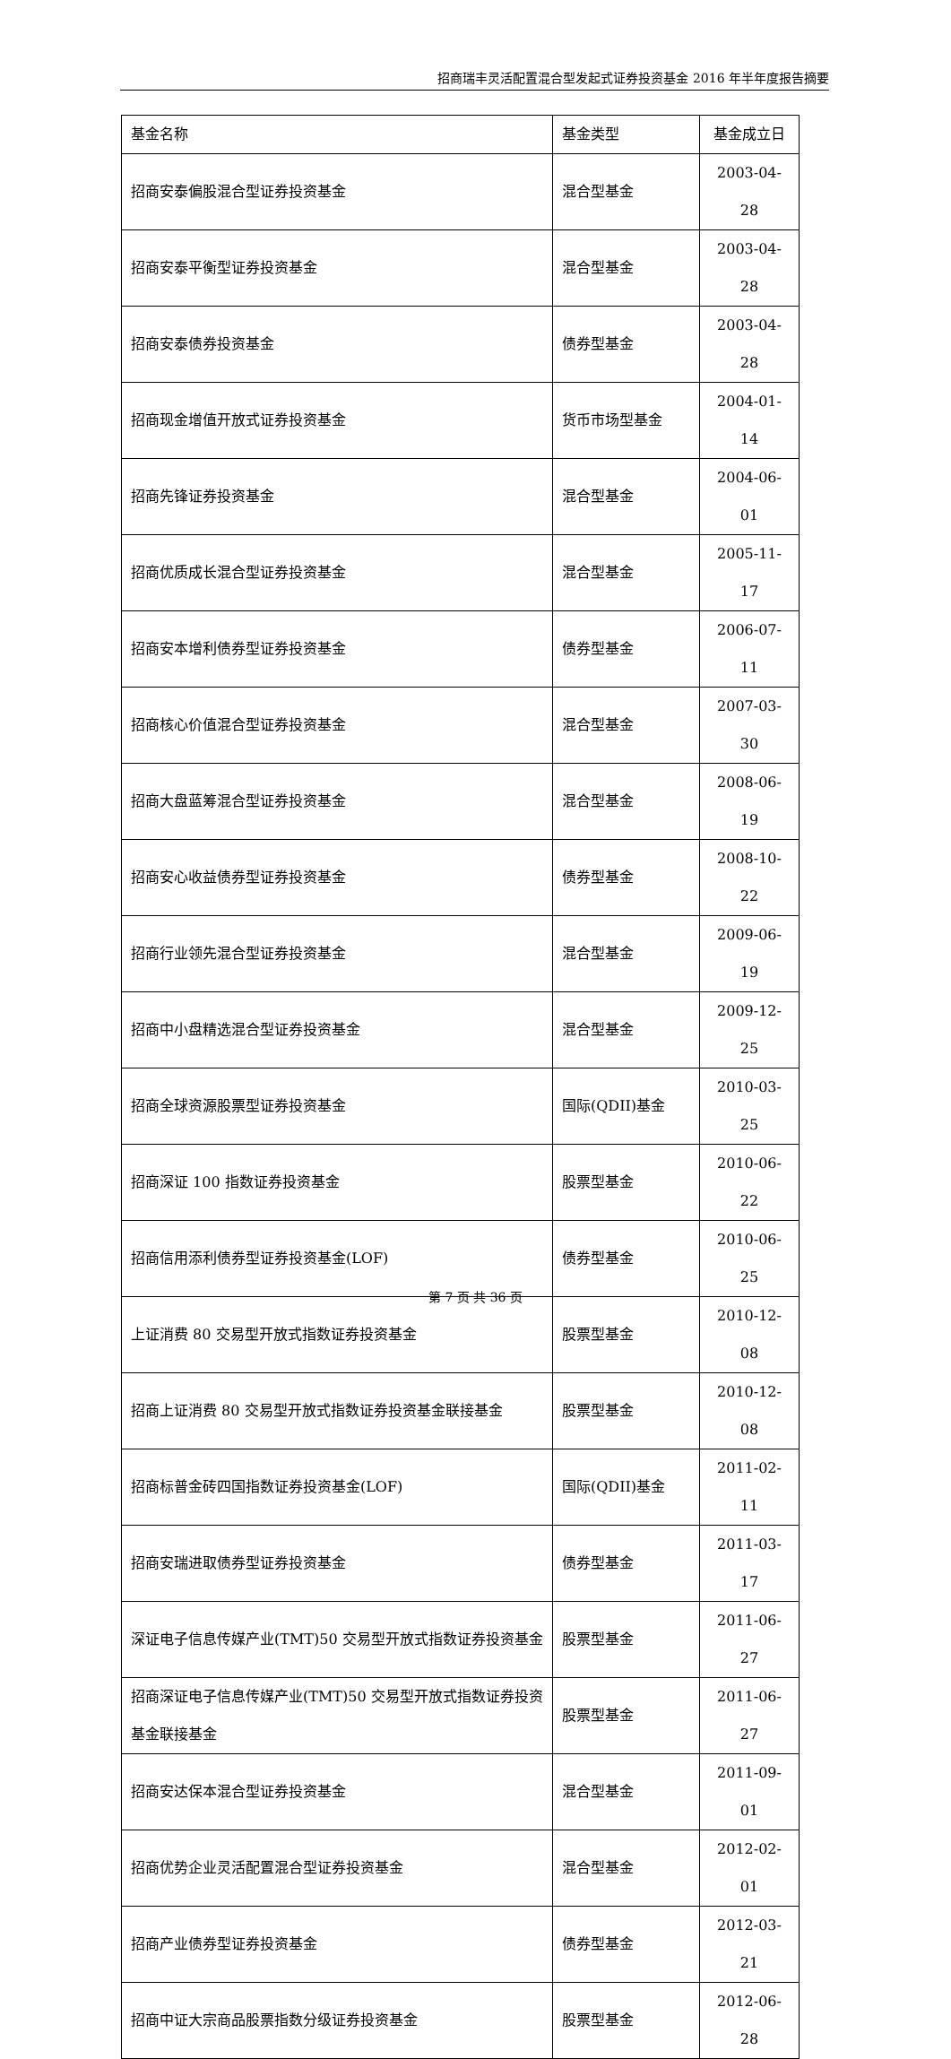招商瑞丰灵活配置混合型发起式证券投资基金 2016 年半年度报告摘要
| 基金名称 | 基金类型 | 基金成立日 |
| 招商安泰偏股混合型证券投资基金 | 混合型基金 | 2003-04-28 |
| 招商安泰平衡型证券投资基金 | 混合型基金 | 2003-04-28 |
| 招商安泰债券投资基金 | 债券型基金 | 2003-04-28 |
| 招商现金增值开放式证券投资基金 | 货币市场型基金 | 2004-01-14 |
| 招商先锋证券投资基金 | 混合型基金 | 2004-06-01 |
| 招商优质成长混合型证券投资基金 | 混合型基金 | 2005-11-17 |
| 招商安本增利债券型证券投资基金 | 债券型基金 | 2006-07-11 |
| 招商核心价值混合型证券投资基金 | 混合型基金 | 2007-03-30 |
| 招商大盘蓝筹混合型证券投资基金 | 混合型基金 | 2008-06-19 |
| 招商安心收益债券型证券投资基金 | 债券型基金 | 2008-10-22 |
| 招商行业领先混合型证券投资基金 | 混合型基金 | 2009-06-19 |
| 招商中小盘精选混合型证券投资基金 | 混合型基金 | 2009-12-25 |
| 招商全球资源股票型证券投资基金 | 国际(QDII)基金 | 2010-03-25 |
| 招商深证 100 指数证券投资基金 | 股票型基金 | 2010-06-22 |
| 招商信用添利债券型证券投资基金(LOF) | 债券型基金 | 2010-06-25 |
| 上证消费 80 交易型开放式指数证券投资基金 | 股票型基金 | 2010-12-08 |
| 招商上证消费 80 交易型开放式指数证券投资基金联接基金 | 股票型基金 | 2010-12-08 |
| 招商标普金砖四国指数证券投资基金(LOF) | 国际(QDII)基金 | 2011-02-11 |
| 招商安瑞进取债券型证券投资基金 | 债券型基金 | 2011-03-17 |
| 深证电子信息传媒产业(TMT)50 交易型开放式指数证券投资基金 | 股票型基金 | 2011-06-27 |
| 招商深证电子信息传媒产业(TMT)50 交易型开放式指数证券投资基金联接基金 | 股票型基金 | 2011-06-27 |
| 招商安达保本混合型证券投资基金 | 混合型基金 | 2011-09-01 |
| 招商优势企业灵活配置混合型证券投资基金 | 混合型基金 | 2012-02-01 |
| 招商产业债券型证券投资基金 | 债券型基金 | 2012-03-21 |
| 招商中证大宗商品股票指数分级证券投资基金 | 股票型基金 | 2012-06-28 |
第 7 页 共 36 页